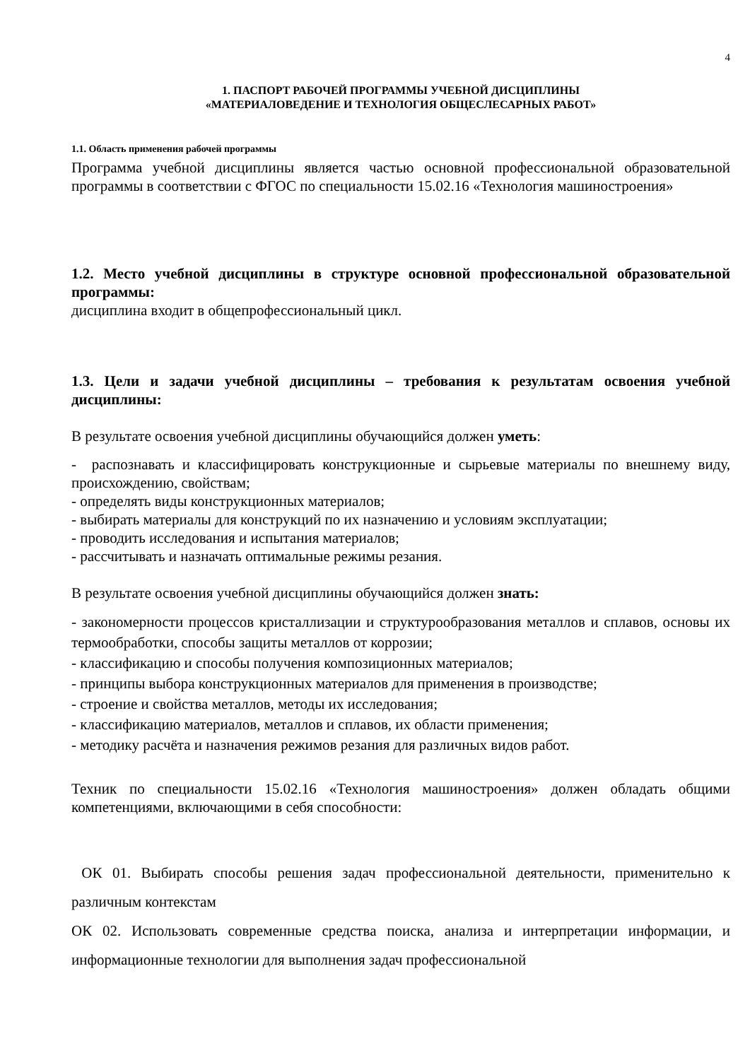4
1. ПАСПОРТ РАБОЧЕЙ ПРОГРАММЫ УЧЕБНОЙ ДИСЦИПЛИНЫ
«МАТЕРИАЛОВЕДЕНИЕ И ТЕХНОЛОГИЯ ОБЩЕСЛЕСАРНЫХ РАБОТ»
1.1. Область применения рабочей программы
Программа учебной дисциплины является частью основной профессиональной образовательной программы в соответствии с ФГОС по специальности 15.02.16 «Технология машиностроения»
1.2. Место учебной дисциплины в структуре основной профессиональной образовательной программы:
дисциплина входит в общепрофессиональный цикл.
1.3. Цели и задачи учебной дисциплины – требования к результатам освоения учебной дисциплины:
В результате освоения учебной дисциплины обучающийся должен уметь:
- распознавать и классифицировать конструкционные и сырьевые материалы по внешнему виду, происхождению, свойствам;
- определять виды конструкционных материалов;
- выбирать материалы для конструкций по их назначению и условиям эксплуатации;
- проводить исследования и испытания материалов;
- рассчитывать и назначать оптимальные режимы резания.
В результате освоения учебной дисциплины обучающийся должен знать:
- закономерности процессов кристаллизации и структурообразования металлов и сплавов, основы их термообработки, способы защиты металлов от коррозии;
- классификацию и способы получения композиционных материалов;
- принципы выбора конструкционных материалов для применения в производстве;
- строение и свойства металлов, методы их исследования;
- классификацию материалов, металлов и сплавов, их области применения;
- методику расчёта и назначения режимов резания для различных видов работ.
Техник по специальности 15.02.16 «Технология машиностроения» должен обладать общими компетенциями, включающими в себя способности:
ОК 01. Выбирать способы решения задач профессиональной деятельности, применительно к различным контекстам
ОК 02. Использовать современные средства поиска, анализа и интерпретации информации, и информационные технологии для выполнения задач профессиональной